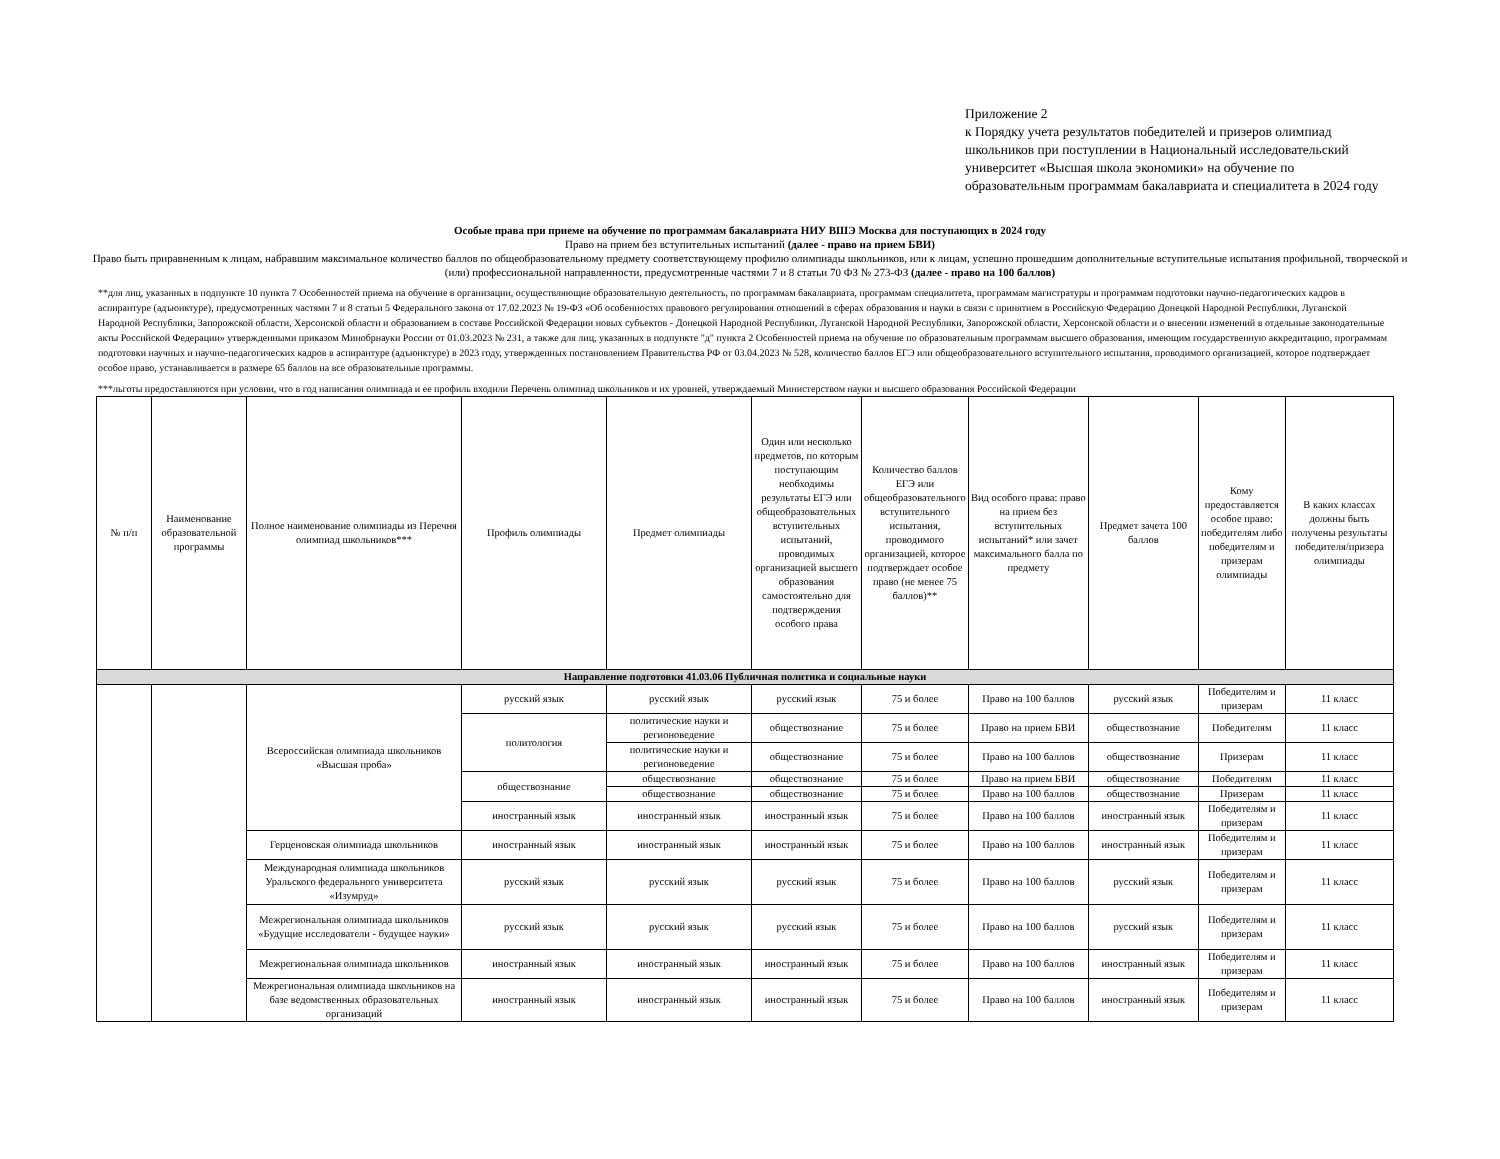Приложение 2
к Порядку учета результатов победителей и призеров олимпиад школьников при поступлении в Национальный исследовательский университет «Высшая школа экономики» на обучение по образовательным программам бакалавриата и специалитета в 2024 году
Особые права при приеме на обучение по программам бакалавриата НИУ ВШЭ Москва для поступающих в 2024 году
Право на прием без вступительных испытаний (далее - право на прием БВИ)
Право быть приравненным к лицам, набравшим максимальное количество баллов по общеобразовательному предмету соответствующему профилю олимпиады школьников, или к лицам, успешно прошедшим дополнительные вступительные испытания профильной, творческой и (или) профессиональной направленности, предусмотренные частями 7 и 8 статьи 70 ФЗ № 273-ФЗ (далее - право на 100 баллов)
**для лиц, указанных в подпункте 10 пункта 7 Особенностей приема на обучение в организации, осуществляющие образовательную деятельность, по программам бакалавриата, программам специалитета, программам магистратуры и программам подготовки научно-педагогических кадров в аспирантуре (адъюнктуре), предусмотренных частями 7 и 8 статьи 5 Федерального закона от 17.02.2023 № 19-ФЗ «Об особенностях правового регулирования отношений в сферах образования и науки в связи с принятием в Российскую Федерацию Донецкой Народной Республики, Луганской Народной Республики, Запорожской области, Херсонской области и образованием в составе Российской Федерации новых субъектов - Донецкой Народной Республики, Луганской Народной Республики, Запорожской области, Херсонской области и о внесении изменений в отдельные законодательные акты Российской Федерации» утвержденными приказом Минобрнауки России от 01.03.2023 № 231, а также для лиц, указанных в подпункте "д" пункта 2 Особенностей приема на обучение по образовательным программам высшего образования, имеющим государственную аккредитацию, программам подготовки научных и научно-педагогических кадров в аспирантуре (адъюнктуре) в 2023 году, утвержденных постановлением Правительства РФ от 03.04.2023 № 528, количество баллов ЕГЭ или общеобразовательного вступительного испытания, проводимого организацией, которое подтверждает особое право, устанавливается в размере 65 баллов на все образовательные программы.
***льготы предоставляются при условии, что в год написания олимпиада и ее профиль входили Перечень олимпиад школьников и их уровней, утверждаемый Министерством науки и высшего образования Российской Федерации
| № п/п | Наименование образовательной программы | Полное наименование олимпиады из Перечня олимпиад школьников*** | Профиль олимпиады | Предмет олимпиады | Один или несколько предметов, по которым поступающим необходимы результаты ЕГЭ или общеобразовательных вступительных испытаний, проводимых организацией высшего образования самостоятельно для подтверждения особого права | Количество баллов ЕГЭ или общеобразовательного вступительного испытания, проводимого организацией, которое подтверждает особое право (не менее 75 баллов)** | Вид особого права: право на прием без вступительных испытаний* или зачет максимального балла по предмету | Предмет зачета 100 баллов | Кому предоставляется особое право: победителям либо победителям и призерам олимпиады | В каких классах должны быть получены результаты победителя/призера олимпиады |
| --- | --- | --- | --- | --- | --- | --- | --- | --- | --- | --- |
| Направление подготовки 41.03.06 Публичная политика и социальные науки | | | | | | | | | | |
| | | Всероссийская олимпиада школьников «Высшая проба» | русский язык | русский язык | русский язык | 75 и более | Право на 100 баллов | русский язык | Победителям и призерам | 11 класс |
| | | | политология | политические науки и регионоведение | обществознание | 75 и более | Право на прием БВИ | обществознание | Победителям | 11 класс |
| | | | | политические науки и регионоведение | обществознание | 75 и более | Право на 100 баллов | обществознание | Призерам | 11 класс |
| | | | обществознание | обществознание | обществознание | 75 и более | Право на прием БВИ | обществознание | Победителям | 11 класс |
| | | | | обществознание | обществознание | 75 и более | Право на 100 баллов | обществознание | Призерам | 11 класс |
| | | | иностранный язык | иностранный язык | иностранный язык | 75 и более | Право на 100 баллов | иностранный язык | Победителям и призерам | 11 класс |
| | | Герценовская олимпиада школьников | иностранный язык | иностранный язык | иностранный язык | 75 и более | Право на 100 баллов | иностранный язык | Победителям и призерам | 11 класс |
| | | Международная олимпиада школьников Уральского федерального университета «Изумруд» | русский язык | русский язык | русский язык | 75 и более | Право на 100 баллов | русский язык | Победителям и призерам | 11 класс |
| | | Межрегиональная олимпиада школьников «Будущие исследователи - будущее науки» | русский язык | русский язык | русский язык | 75 и более | Право на 100 баллов | русский язык | Победителям и призерам | 11 класс |
| | | Межрегиональная олимпиада школьников | иностранный язык | иностранный язык | иностранный язык | 75 и более | Право на 100 баллов | иностранный язык | Победителям и призерам | 11 класс |
| | | Межрегиональная олимпиада школьников на базе ведомственных образовательных организаций | иностранный язык | иностранный язык | иностранный язык | 75 и более | Право на 100 баллов | иностранный язык | Победителям и призерам | 11 класс |